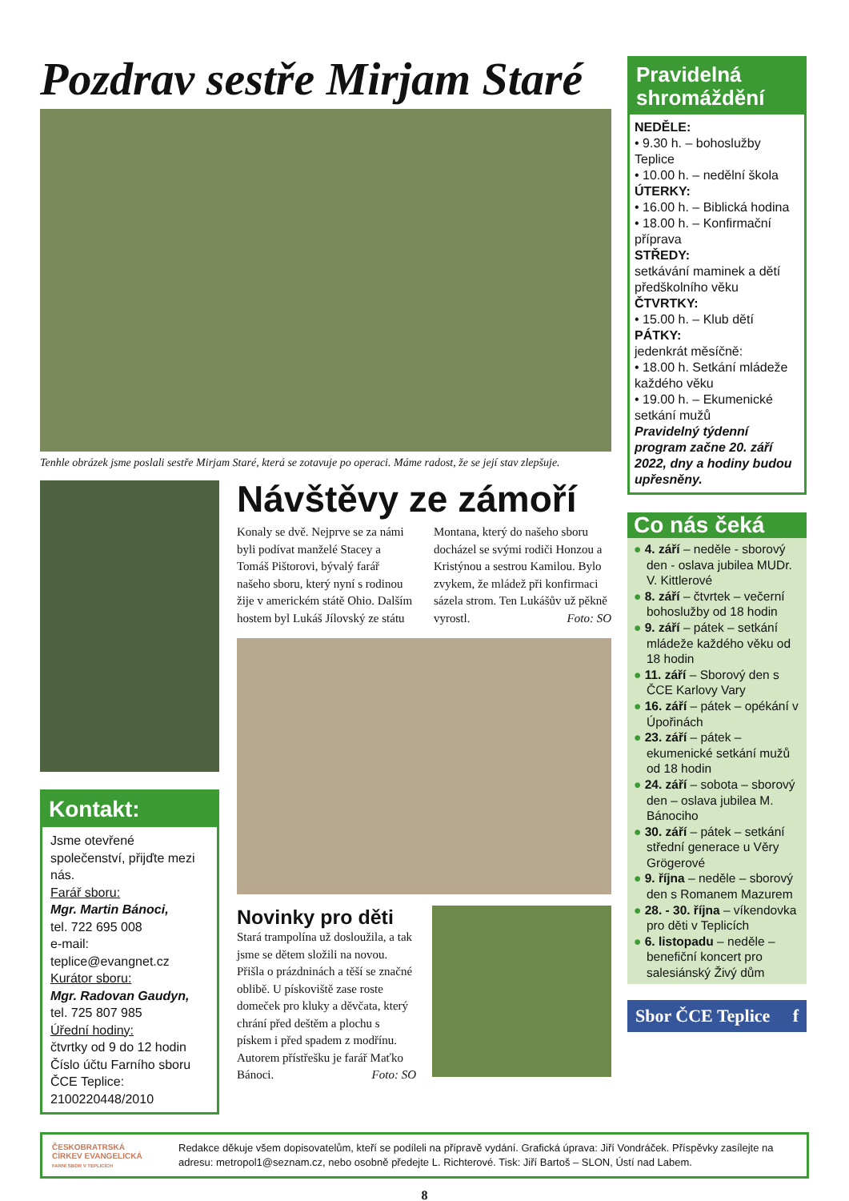Pozdrav sestře Mirjam Staré
Tenhle obrázek jsme poslali sestře Mirjam Staré, která se zotavuje po operaci. Máme radost, že se její stav zlepšuje.
Kontakt:
Jsme otevřené společenství, přijďte mezi nás.
Farář sboru:
Mgr. Martin Bánoci,
tel. 722 695 008
e-mail: teplice@evangnet.cz
Kurátor sboru:
Mgr. Radovan Gaudyn,
tel. 725 807 985
Úřední hodiny:
čtvrtky od 9 do 12 hodin
Číslo účtu Farního sboru ČCE Teplice: 2100220448/2010
Návštěvy ze zámoří
Konaly se dvě. Nejprve se za námi byli podívat manželé Stacey a Tomáš Pištorovi, bývalý farář našeho sboru, který nyní s rodinou žije v americkém státě Ohio. Dalším hostem byl Lukáš Jílovský ze státu Montana, který do našeho sboru docházel se svými rodiči Honzou a Kristýnou a sestrou Kamilou. Bylo zvykem, že mládež při konfirmaci sázela strom. Ten Lukášův už pěkně vyrostl. Foto: SO
Novinky pro děti
Stará trampolína už dosloužila, a tak jsme se dětem složili na novou. Přišla o prázdninách a těší se značné oblibě. U pískoviště zase roste domeček pro kluky a děvčata, který chrání před deštěm a plochu s pískem i před spadem z modřínu. Autorem přístřešku je farář Maťko Bánoci. Foto: SO
Pravidelná shromáždění
NEDĚLE:
• 9.30 h. – bohoslužby Teplice
• 10.00 h. – nedělní škola
ÚTERKY:
• 16.00 h. – Biblická hodina
• 18.00 h. – Konfirmační příprava
STŘEDY:
setkávání maminek a dětí předškolního věku
ČTVRTKY:
• 15.00 h. – Klub dětí
PÁTKY:
jedenkrát měsíčně:
• 18.00 h. Setkání mládeže každého věku
• 19.00 h. – Ekumenické setkání mužů
Pravidelný týdenní program začne 20. září 2022, dny a hodiny budou upřesněny.
Co nás čeká
● 4. září – neděle - sborový den - oslava jubilea MUDr. V. Kittlerové
● 8. září – čtvrtek – večerní bohoslužby od 18 hodin
● 9. září – pátek – setkání mládeže každého věku od 18 hodin
● 11. září – Sborový den s ČCE Karlovy Vary
● 16. září – pátek – opékání v Úpořinách
● 23. září – pátek – ekumenické setkání mužů od 18 hodin
● 24. září – sobota – sborový den – oslava jubilea M. Bánociho
● 30. září – pátek – setkání střední generace u Věry Grögerové
● 9. října – neděle – sborový den s Romanem Mazurem
● 28. - 30. října – víkendovka pro děti v Teplicích
● 6. listopadu – neděle – benefiční koncert pro salesiánský Živý dům
Sbor ČCE Teplice f
ČESKOBRATRSKÁ
CÍRKEV EVANGELICKÁ
FARNÍ SBOR V TEPLICÍCH
Redakce děkuje všem dopisovatelům, kteří se podíleli na přípravě vydání. Grafická úprava: Jiří Vondráček. Příspěvky zasílejte na adresu: metropol1@seznam.cz, nebo osobně předejte L. Richterové. Tisk: Jiří Bartoš – SLON, Ústí nad Labem.
8